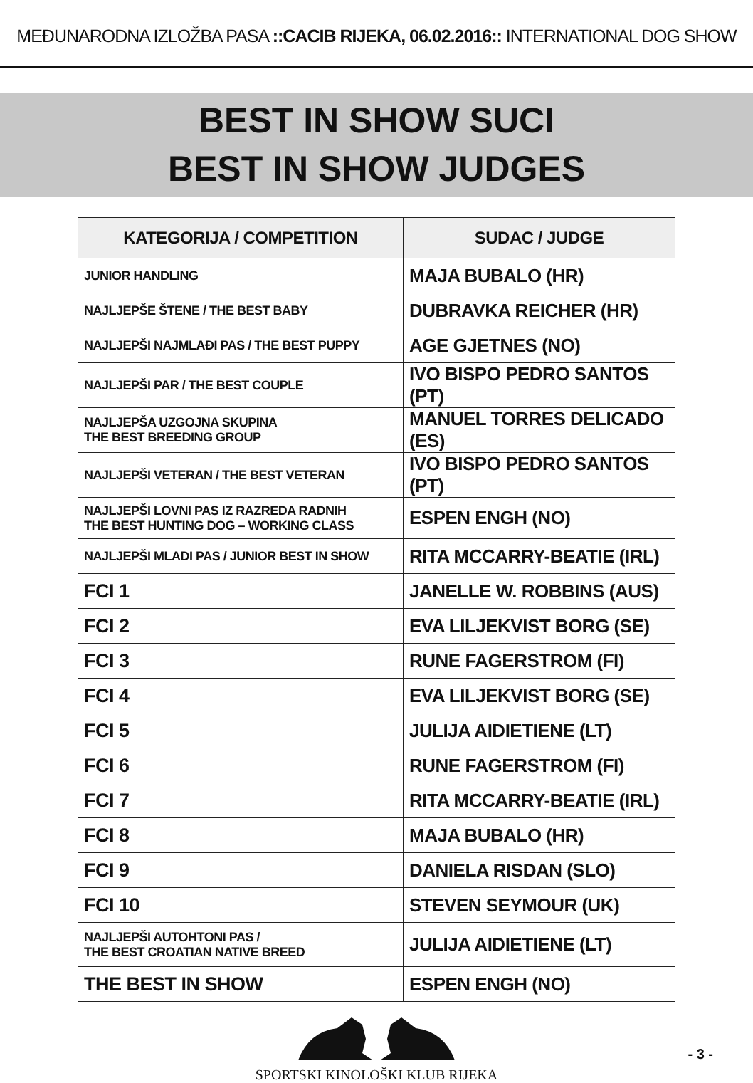MEĐUNARODNA IZLOŽBA PASA ::CACIB RIJEKA, 06.02.2016:: INTERNATIONAL DOG SHOW
BEST IN SHOW SUCI
BEST IN SHOW JUDGES
| KATEGORIJA / COMPETITION | SUDAC / JUDGE |
| --- | --- |
| JUNIOR HANDLING | MAJA BUBALO (HR) |
| NAJLJEPŠE ŠTENE / THE BEST BABY | DUBRAVKA REICHER (HR) |
| NAJLJEPŠI NAJMLAĐI PAS / THE BEST PUPPY | AGE GJETNES (NO) |
| NAJLJEPŠI PAR / THE BEST COUPLE | IVO BISPO PEDRO SANTOS (PT) |
| NAJLJEPŠA UZGOJNA SKUPINA THE BEST BREEDING GROUP | MANUEL TORRES DELICADO (ES) |
| NAJLJEPŠI VETERAN / THE BEST VETERAN | IVO BISPO PEDRO SANTOS (PT) |
| NAJLJEPŠI LOVNI PAS IZ RAZREDA RADNIH THE BEST HUNTING DOG – WORKING CLASS | ESPEN ENGH (NO) |
| NAJLJEPŠI MLADI PAS / JUNIOR BEST IN SHOW | RITA MCCARRY-BEATIE (IRL) |
| FCI 1 | JANELLE W. ROBBINS (AUS) |
| FCI 2 | EVA LILJEKVIST BORG (SE) |
| FCI 3 | RUNE FAGERSTROM (FI) |
| FCI 4 | EVA LILJEKVIST BORG (SE) |
| FCI 5 | JULIJA AIDIETIENE (LT) |
| FCI 6 | RUNE FAGERSTROM (FI) |
| FCI 7 | RITA MCCARRY-BEATIE (IRL) |
| FCI 8 | MAJA BUBALO (HR) |
| FCI 9 | DANIELA RISDAN (SLO) |
| FCI 10 | STEVEN SEYMOUR (UK) |
| NAJLJEPŠI AUTOHTONI PAS / THE BEST CROATIAN NATIVE BREED | JULIJA AIDIETIENE (LT) |
| THE BEST IN SHOW | ESPEN ENGH (NO) |
SPORTSKI KINOLOŠKI KLUB RIJEKA
- 3 -